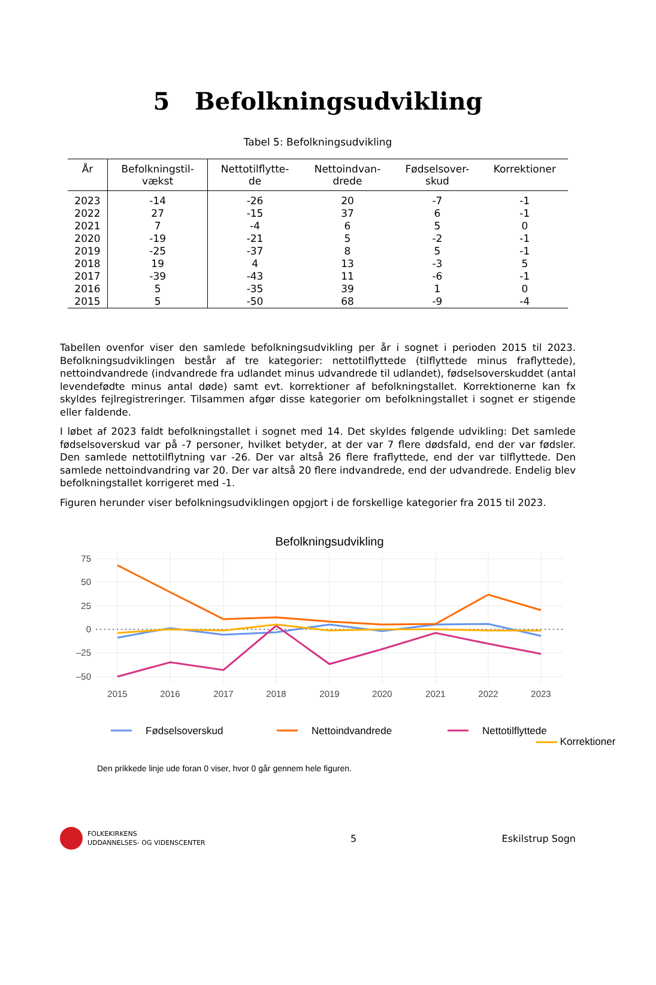5 Befolkningsudvikling
Tabel 5: Befolkningsudvikling
| År | Befolkningstil- vækst | Nettotilflytte- de | Nettoindvan- drede | Fødselsover- skud | Korrektioner |
| --- | --- | --- | --- | --- | --- |
| 2023 | -14 | -26 | 20 | -7 | -1 |
| 2022 | 27 | -15 | 37 | 6 | -1 |
| 2021 | 7 | -4 | 6 | 5 | 0 |
| 2020 | -19 | -21 | 5 | -2 | -1 |
| 2019 | -25 | -37 | 8 | 5 | -1 |
| 2018 | 19 | 4 | 13 | -3 | 5 |
| 2017 | -39 | -43 | 11 | -6 | -1 |
| 2016 | 5 | -35 | 39 | 1 | 0 |
| 2015 | 5 | -50 | 68 | -9 | -4 |
Tabellen ovenfor viser den samlede befolkningsudvikling per år i sognet i perioden 2015 til 2023. Befolkningsudviklingen består af tre kategorier: nettotilflyttede (tilflyttede minus fraflyttede), nettoindvandrede (indvandrede fra udlandet minus udvandrede til udlandet), fødselsoverskuddet (antal levendefødte minus antal døde) samt evt. korrektioner af befolkningstallet. Korrektionerne kan fx skyldes fejlregistreringer. Tilsammen afgør disse kategorier om befolkningstallet i sognet er stigende eller faldende.
I løbet af 2023 faldt befolkningstallet i sognet med 14. Det skyldes følgende udvikling: Det samlede fødselsoverskud var på -7 personer, hvilket betyder, at der var 7 flere dødsfald, end der var fødsler. Den samlede nettotilflytning var -26. Der var altså 26 flere fraflyttede, end der var tilflyttede. Den samlede nettoindvandring var 20. Der var altså 20 flere indvandrede, end der udvandrede. Endelig blev befolkningstallet korrigeret med -1.
Figuren herunder viser befolkningsudviklingen opgjort i de forskellige kategorier fra 2015 til 2023.
Befolkningsudvikling
75
50
25
0
–25
–50
2015
2016
2017
2018
2019
2020
2021
2022
2023
Fødselsoverskud
Nettoindvandrede
Nettotilflyttede
Korrektioner
Den prikkede linje ude foran 0 viser, hvor 0 går gennem hele figuren.
FOLKEKIRKENS
UDDANNELSES- OG VIDENSCENTER
5 Eskilstrup Sogn